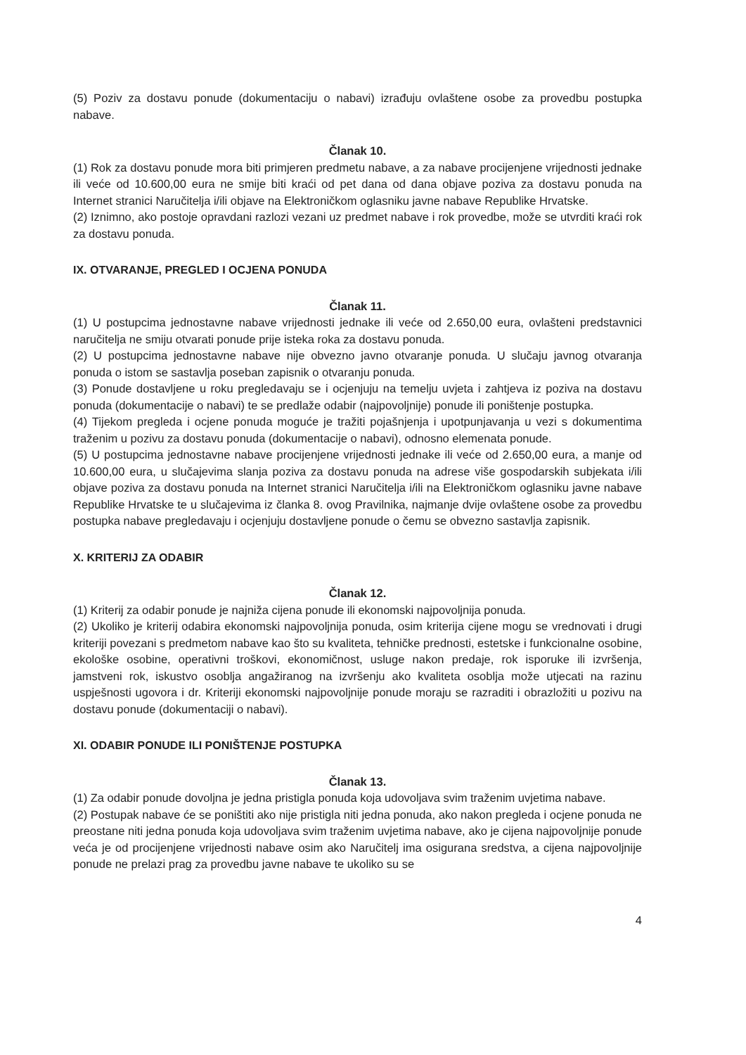(5) Poziv za dostavu ponude (dokumentaciju o nabavi) izrađuju ovlaštene osobe za provedbu postupka nabave.
Članak 10.
(1) Rok za dostavu ponude mora biti primjeren predmetu nabave, a za nabave procijenjene vrijednosti jednake ili veće od 10.600,00 eura ne smije biti kraći od pet dana od dana objave poziva za dostavu ponuda na Internet stranici Naručitelja i/ili objave na Elektroničkom oglasniku javne nabave Republike Hrvatske.
(2) Iznimno, ako postoje opravdani razlozi vezani uz predmet nabave i rok provedbe, može se utvrditi kraći rok za dostavu ponuda.
IX. OTVARANJE, PREGLED I OCJENA PONUDA
Članak 11.
(1) U postupcima jednostavne nabave vrijednosti jednake ili veće od 2.650,00 eura, ovlašteni predstavnici naručitelja ne smiju otvarati ponude prije isteka roka za dostavu ponuda.
(2) U postupcima jednostavne nabave nije obvezno javno otvaranje ponuda. U slučaju javnog otvaranja ponuda o istom se sastavlja poseban zapisnik o otvaranju ponuda.
(3) Ponude dostavljene u roku pregledavaju se i ocjenjuju na temelju uvjeta i zahtjeva iz poziva na dostavu ponuda (dokumentacije o nabavi) te se predlaže odabir (najpovoljnije) ponude ili poništenje postupka.
(4) Tijekom pregleda i ocjene ponuda moguće je tražiti pojašnjenja i upotpunjavanja u vezi s dokumentima traženim u pozivu za dostavu ponuda (dokumentacije o nabavi), odnosno elemenata ponude.
(5) U postupcima jednostavne nabave procijenjene vrijednosti jednake ili veće od 2.650,00 eura, a manje od 10.600,00 eura, u slučajevima slanja poziva za dostavu ponuda na adrese više gospodarskih subjekata i/ili objave poziva za dostavu ponuda na Internet stranici Naručitelja i/ili na Elektroničkom oglasniku javne nabave Republike Hrvatske te u slučajevima iz članka 8. ovog Pravilnika, najmanje dvije ovlaštene osobe za provedbu postupka nabave pregledavaju i ocjenjuju dostavljene ponude o čemu se obvezno sastavlja zapisnik.
X. KRITERIJ ZA ODABIR
Članak 12.
(1) Kriterij za odabir ponude je najniža cijena ponude ili ekonomski najpovoljnija ponuda.
(2) Ukoliko je kriterij odabira ekonomski najpovoljnija ponuda, osim kriterija cijene mogu se vrednovati i drugi kriteriji povezani s predmetom nabave kao što su kvaliteta, tehničke prednosti, estetske i funkcionalne osobine, ekološke osobine, operativni troškovi, ekonomičnost, usluge nakon predaje, rok isporuke ili izvršenja, jamstveni rok, iskustvo osoblja angažiranog na izvršenju ako kvaliteta osoblja može utjecati na razinu uspješnosti ugovora i dr. Kriteriji ekonomski najpovoljnije ponude moraju se razraditi i obrazložiti u pozivu na dostavu ponude (dokumentaciji o nabavi).
XI. ODABIR PONUDE ILI PONIŠTENJE POSTUPKA
Članak 13.
(1) Za odabir ponude dovoljna je jedna pristigla ponuda koja udovoljava svim traženim uvjetima nabave.
(2) Postupak nabave će se poništiti ako nije pristigla niti jedna ponuda, ako nakon pregleda i ocjene ponuda ne preostane niti jedna ponuda koja udovoljava svim traženim uvjetima nabave, ako je cijena najpovoljnije ponude veća je od procijenjene vrijednosti nabave osim ako Naručitelj ima osigurana sredstva, a cijena najpovoljnije ponude ne prelazi prag za provedbu javne nabave te ukoliko su se
4